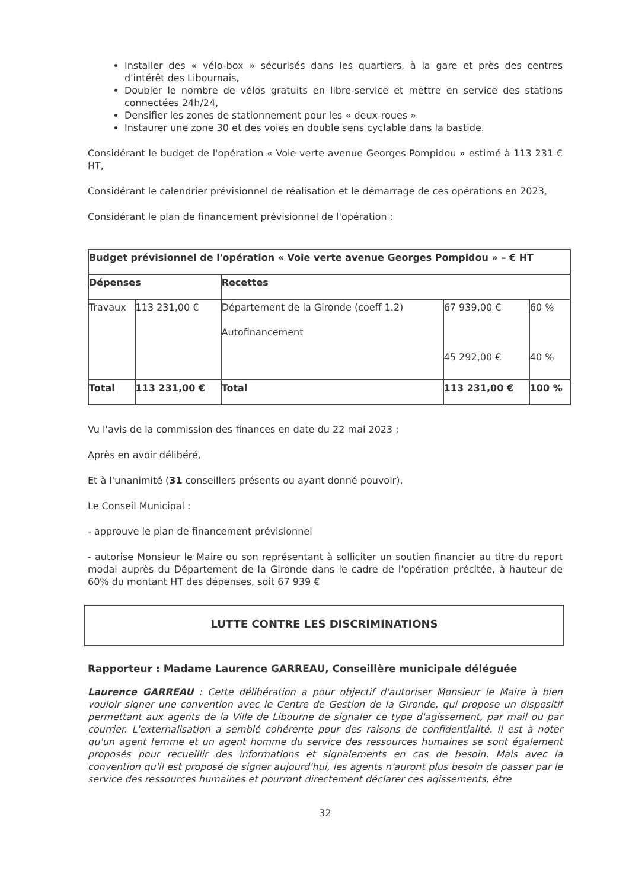Installer des « vélo-box » sécurisés dans les quartiers, à la gare et près des centres d'intérêt des Libournais,
Doubler le nombre de vélos gratuits en libre-service et mettre en service des stations connectées 24h/24,
Densifier les zones de stationnement pour les « deux-roues »
Instaurer une zone 30 et des voies en double sens cyclable dans la bastide.
Considérant le budget de l'opération « Voie verte avenue Georges Pompidou » estimé à 113 231 € HT,
Considérant le calendrier prévisionnel de réalisation et le démarrage de ces opérations en 2023,
Considérant le plan de financement prévisionnel de l'opération :
| Budget prévisionnel de l'opération « Voie verte avenue Georges Pompidou » – € HT | | | | |
| Dépenses | | Recettes | | |
| Travaux | 113 231,00 € | Département de la Gironde (coeff 1.2) Autofinancement | 67 939,00 € 45 292,00 € | 60 % 40 % |
| Total | 113 231,00 € | Total | 113 231,00 € | 100 % |
Vu l'avis de la commission des finances en date du 22 mai 2023 ;
Après en avoir délibéré,
Et à l'unanimité (31 conseillers présents ou ayant donné pouvoir),
Le Conseil Municipal :
- approuve le plan de financement prévisionnel
- autorise Monsieur le Maire ou son représentant à solliciter un soutien financier au titre du report modal auprès du Département de la Gironde dans le cadre de l'opération précitée, à hauteur de 60% du montant HT des dépenses, soit 67 939 €
LUTTE CONTRE LES DISCRIMINATIONS
Rapporteur : Madame Laurence GARREAU, Conseillère municipale déléguée
Laurence GARREAU : Cette délibération a pour objectif d'autoriser Monsieur le Maire à bien vouloir signer une convention avec le Centre de Gestion de la Gironde, qui propose un dispositif permettant aux agents de la Ville de Libourne de signaler ce type d'agissement, par mail ou par courrier. L'externalisation a semblé cohérente pour des raisons de confidentialité. Il est à noter qu'un agent femme et un agent homme du service des ressources humaines se sont également proposés pour recueillir des informations et signalements en cas de besoin. Mais avec la convention qu'il est proposé de signer aujourd'hui, les agents n'auront plus besoin de passer par le service des ressources humaines et pourront directement déclarer ces agissements, être
32